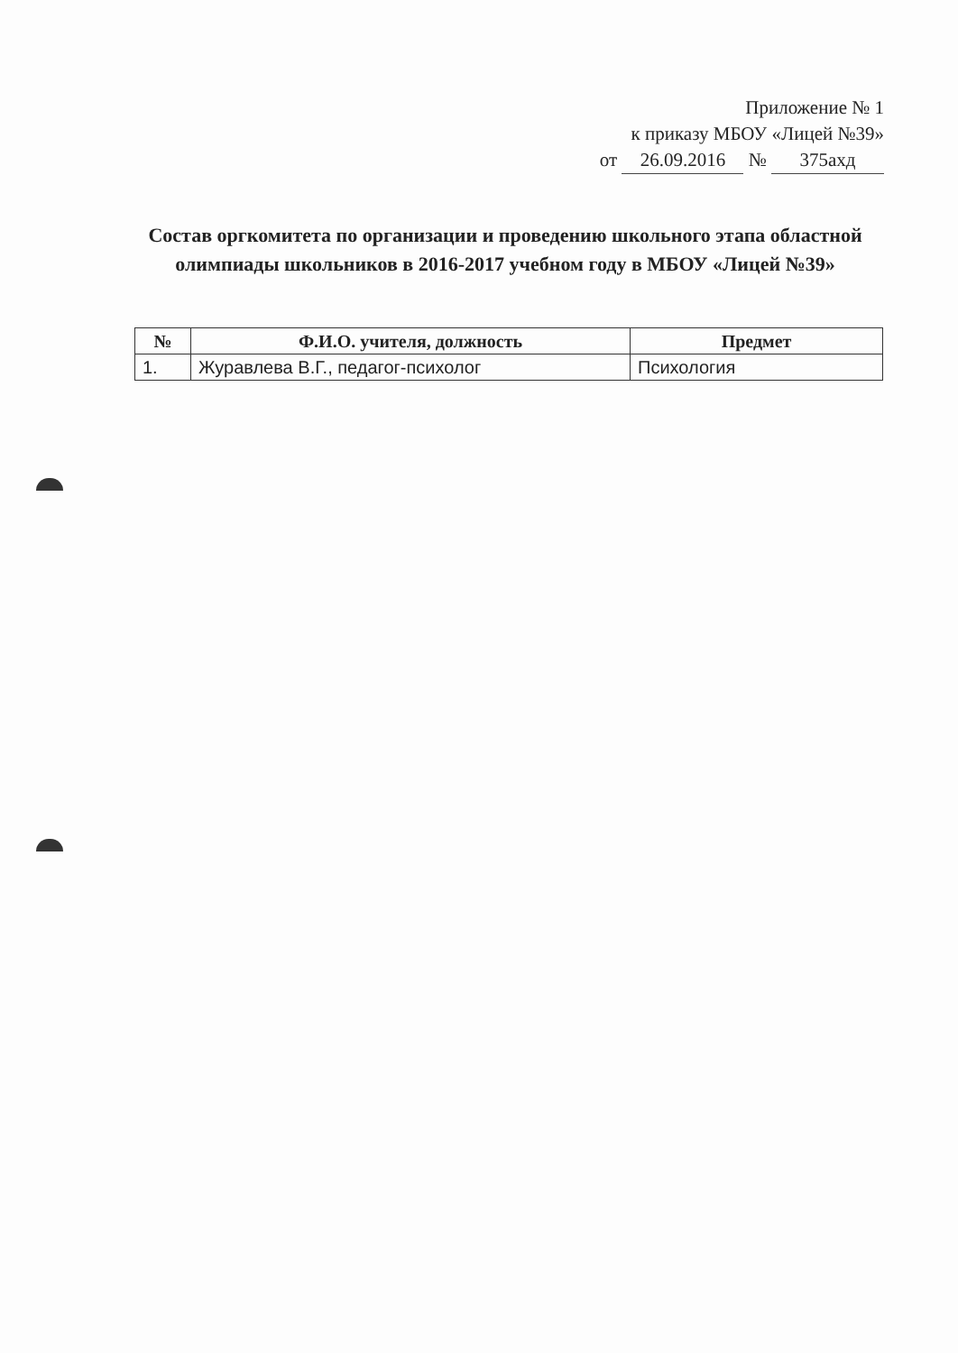Приложение № 1
к приказу МБОУ «Лицей №39»
от 26.09.2016 № 375ахд
Состав оргкомитета по организации и проведению школьного этапа областной олимпиады школьников в 2016-2017 учебном году в МБОУ «Лицей №39»
| № | Ф.И.О. учителя, должность | Предмет |
| --- | --- | --- |
| 1. | Журавлева В.Г., педагог-психолог | Психология |